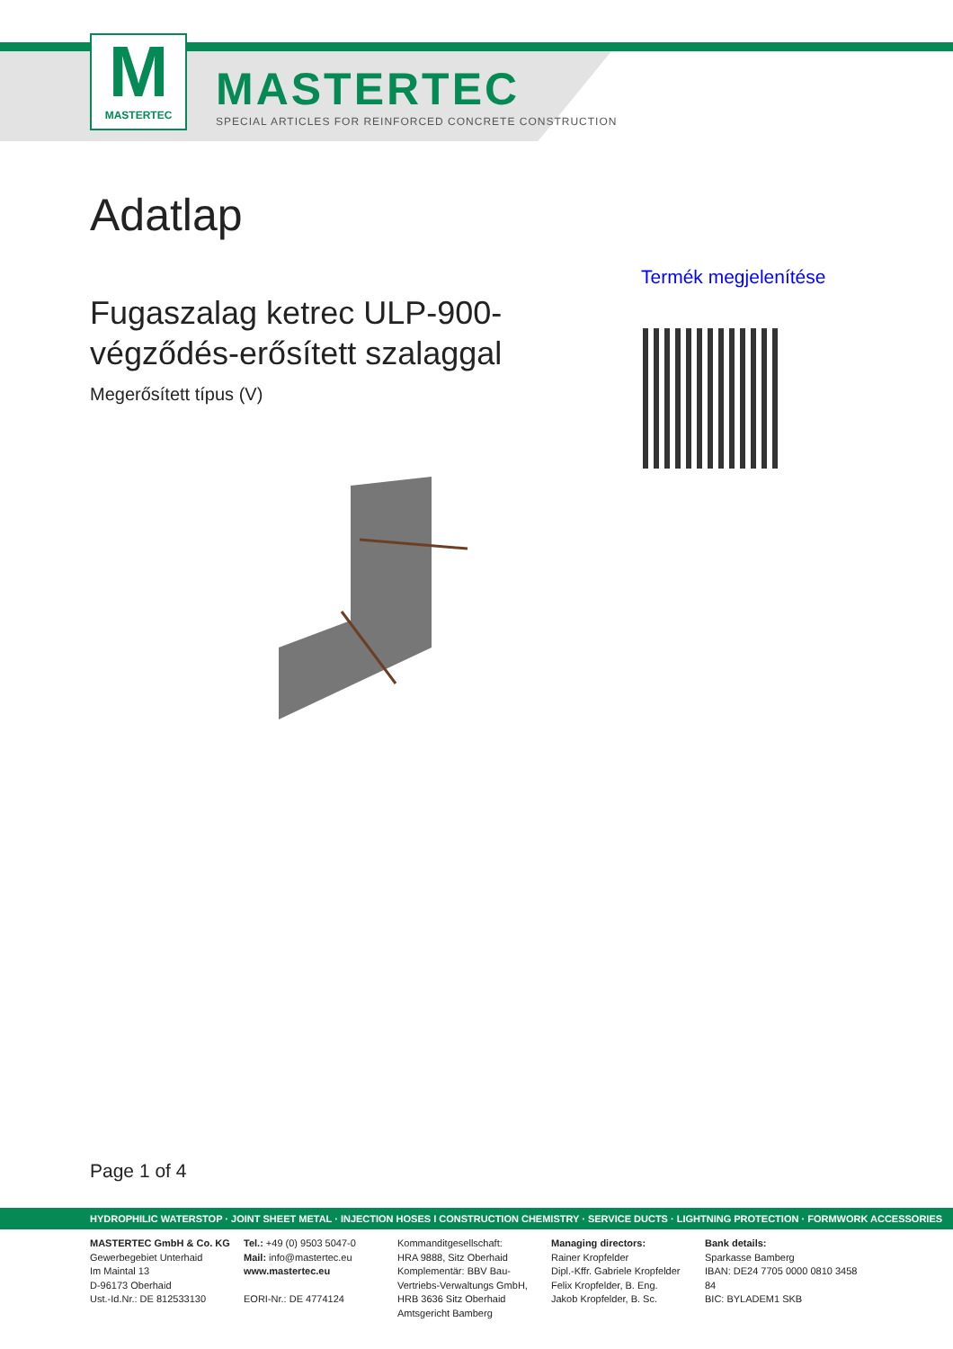M
MASTERTEC
MASTERTEC
SPECIAL ARTICLES FOR REINFORCED CONCRETE CONSTRUCTION
Adatlap
Termék megjelenítése
Fugaszalag ketrec ULP-900-végződés-erősített szalaggal
Megerősített típus (V)
Page 1 of 4
HYDROPHILIC WATERSTOP · JOINT SHEET METAL · INJECTION HOSES I CONSTRUCTION CHEMISTRY · SERVICE DUCTS · LIGHTNING PROTECTION · FORMWORK ACCESSORIES
MASTERTEC GmbH & Co. KG
Gewerbegebiet Unterhaid
Im Maintal 13
D-96173 Oberhaid
Ust.-Id.Nr.: DE 812533130
Tel.: +49 (0) 9503 5047-0
Mail: info@mastertec.eu
www.mastertec.eu
EORI-Nr.: DE 4774124
Kommanditgesellschaft:
HRA 9888, Sitz Oberhaid
Komplementär: BBV Bau-Vertriebs-Verwaltungs GmbH,
HRB 3636 Sitz Oberhaid
Amtsgericht Bamberg
Managing directors:
Rainer Kropfelder
Dipl.-Kffr. Gabriele Kropfelder
Felix Kropfelder, B. Eng.
Jakob Kropfelder, B. Sc.
Bank details:
Sparkasse Bamberg
IBAN: DE24 7705 0000 0810 3458 84
BIC: BYLADEM1 SKB